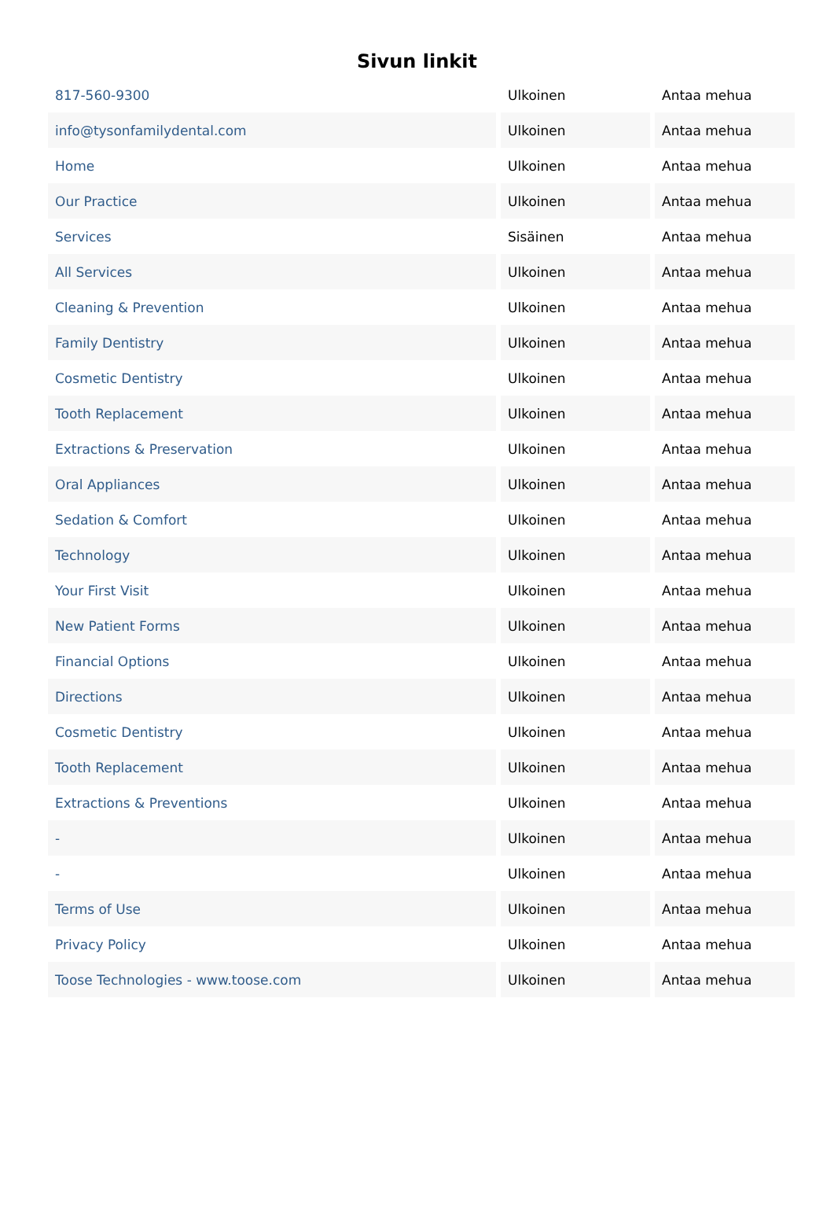Sivun linkit
| 817-560-9300 | Ulkoinen | Antaa mehua |
| info@tysonfamilydental.com | Ulkoinen | Antaa mehua |
| Home | Ulkoinen | Antaa mehua |
| Our Practice | Ulkoinen | Antaa mehua |
| Services | Sisäinen | Antaa mehua |
| All Services | Ulkoinen | Antaa mehua |
| Cleaning & Prevention | Ulkoinen | Antaa mehua |
| Family Dentistry | Ulkoinen | Antaa mehua |
| Cosmetic Dentistry | Ulkoinen | Antaa mehua |
| Tooth Replacement | Ulkoinen | Antaa mehua |
| Extractions & Preservation | Ulkoinen | Antaa mehua |
| Oral Appliances | Ulkoinen | Antaa mehua |
| Sedation & Comfort | Ulkoinen | Antaa mehua |
| Technology | Ulkoinen | Antaa mehua |
| Your First Visit | Ulkoinen | Antaa mehua |
| New Patient Forms | Ulkoinen | Antaa mehua |
| Financial Options | Ulkoinen | Antaa mehua |
| Directions | Ulkoinen | Antaa mehua |
| Cosmetic Dentistry | Ulkoinen | Antaa mehua |
| Tooth Replacement | Ulkoinen | Antaa mehua |
| Extractions & Preventions | Ulkoinen | Antaa mehua |
| - | Ulkoinen | Antaa mehua |
| - | Ulkoinen | Antaa mehua |
| Terms of Use | Ulkoinen | Antaa mehua |
| Privacy Policy | Ulkoinen | Antaa mehua |
| Toose Technologies - www.toose.com | Ulkoinen | Antaa mehua |